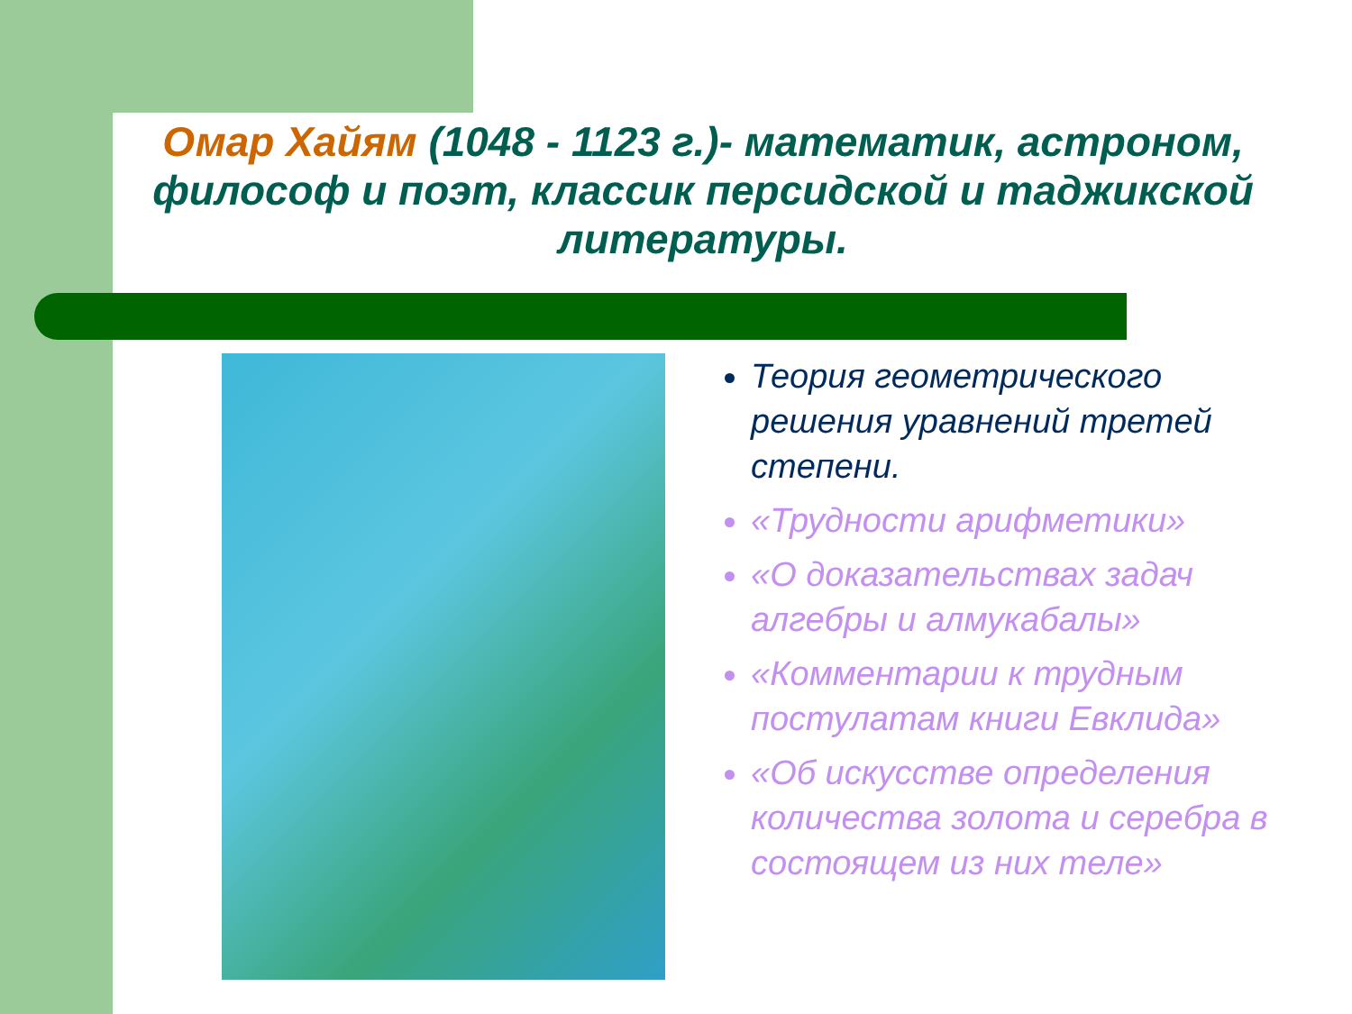Омар Хайям (1048 - 1123 г.)- математик, астроном, философ и поэт, классик персидской и таджикской литературы.
Теория геометрического решения уравнений третей степени.
«Трудности арифметики»
«О доказательствах задач алгебры и алмукабалы»
«Комментарии к трудным постулатам книги Евклида»
«Об искусстве определения количества золота и серебра в состоящем из них теле»